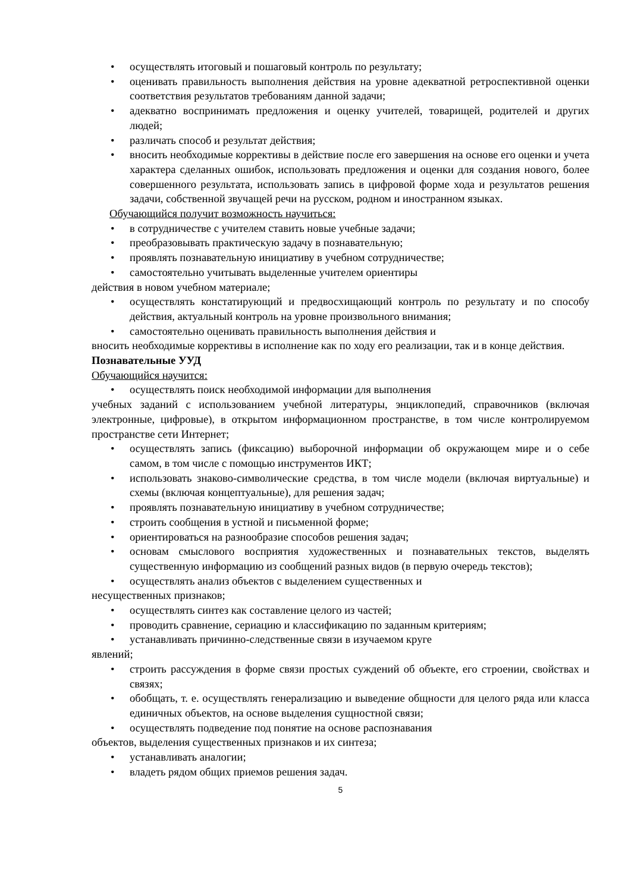• осуществлять итоговый и пошаговый контроль по результату;
• оценивать правильность выполнения действия на уровне адекватной ретроспективной оценки соответствия результатов требованиям данной задачи;
• адекватно воспринимать предложения и оценку учителей, товарищей, родителей и других людей;
• различать способ и результат действия;
• вносить необходимые коррективы в действие после его завершения на основе его оценки и учета характера сделанных ошибок, использовать предложения и оценки для создания нового, более совершенного результата, использовать запись в цифровой форме хода и результатов решения задачи, собственной звучащей речи на русском, родном и иностранном языках.
Обучающийся получит возможность научиться:
• в сотрудничестве с учителем ставить новые учебные задачи;
• преобразовывать практическую задачу в познавательную;
• проявлять познавательную инициативу в учебном сотрудничестве;
• самостоятельно учитывать выделенные учителем ориентиры
действия в новом учебном материале;
• осуществлять констатирующий и предвосхищающий контроль по результату и по способу действия, актуальный контроль на уровне произвольного внимания;
• самостоятельно оценивать правильность выполнения действия и
вносить необходимые коррективы в исполнение как по ходу его реализации, так и в конце действия.
Познавательные УУД
Обучающийся научится:
• осуществлять поиск необходимой информации для выполнения
учебных заданий с использованием учебной литературы, энциклопедий, справочников (включая электронные, цифровые), в открытом информационном пространстве, в том числе контролируемом пространстве сети Интернет;
• осуществлять запись (фиксацию) выборочной информации об окружающем мире и о себе самом, в том числе с помощью инструментов ИКТ;
• использовать знаково-символические средства, в том числе модели (включая виртуальные) и схемы (включая концептуальные), для решения задач;
• проявлять познавательную инициативу в учебном сотрудничестве;
• строить сообщения в устной и письменной форме;
• ориентироваться на разнообразие способов решения задач;
• основам смыслового восприятия художественных и познавательных текстов, выделять существенную информацию из сообщений разных видов (в первую очередь текстов);
• осуществлять анализ объектов с выделением существенных и
несущественных признаков;
• осуществлять синтез как составление целого из частей;
• проводить сравнение, сериацию и классификацию по заданным критериям;
• устанавливать причинно-следственные связи в изучаемом круге
явлений;
• строить рассуждения в форме связи простых суждений об объекте, его строении, свойствах и связях;
• обобщать, т. е. осуществлять генерализацию и выведение общности для целого ряда или класса единичных объектов, на основе выделения сущностной связи;
• осуществлять подведение под понятие на основе распознавания
объектов, выделения существенных признаков и их синтеза;
• устанавливать аналогии;
• владеть рядом общих приемов решения задач.
5